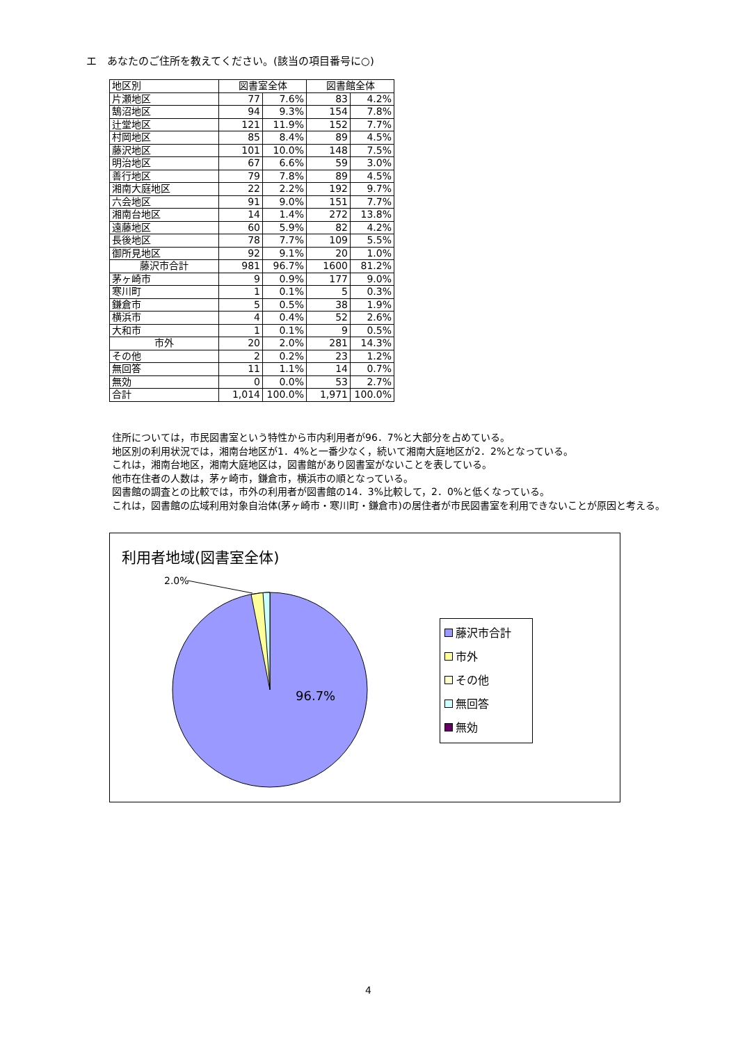エ　あなたのご住所を教えてください。(該当の項目番号に○)
| 地区別 | 図書室全体 | | 図書館全体 | |
| 片瀬地区 | 77 | 7.6% | 83 | 4.2% |
| 鵠沼地区 | 94 | 9.3% | 154 | 7.8% |
| 辻堂地区 | 121 | 11.9% | 152 | 7.7% |
| 村岡地区 | 85 | 8.4% | 89 | 4.5% |
| 藤沢地区 | 101 | 10.0% | 148 | 7.5% |
| 明治地区 | 67 | 6.6% | 59 | 3.0% |
| 善行地区 | 79 | 7.8% | 89 | 4.5% |
| 湘南大庭地区 | 22 | 2.2% | 192 | 9.7% |
| 六会地区 | 91 | 9.0% | 151 | 7.7% |
| 湘南台地区 | 14 | 1.4% | 272 | 13.8% |
| 遠藤地区 | 60 | 5.9% | 82 | 4.2% |
| 長後地区 | 78 | 7.7% | 109 | 5.5% |
| 御所見地区 | 92 | 9.1% | 20 | 1.0% |
| 藤沢市合計 | 981 | 96.7% | 1600 | 81.2% |
| 茅ヶ崎市 | 9 | 0.9% | 177 | 9.0% |
| 寒川町 | 1 | 0.1% | 5 | 0.3% |
| 鎌倉市 | 5 | 0.5% | 38 | 1.9% |
| 横浜市 | 4 | 0.4% | 52 | 2.6% |
| 大和市 | 1 | 0.1% | 9 | 0.5% |
| 市外 | 20 | 2.0% | 281 | 14.3% |
| その他 | 2 | 0.2% | 23 | 1.2% |
| 無回答 | 11 | 1.1% | 14 | 0.7% |
| 無効 | 0 | 0.0% | 53 | 2.7% |
| 合計 | 1,014 | 100.0% | 1,971 | 100.0% |
住所については，市民図書室という特性から市内利用者が96．7%と大部分を占めている。
地区別の利用状況では，湘南台地区が1．4%と一番少なく，続いて湘南大庭地区が2．2%となっている。
これは，湘南台地区，湘南大庭地区は，図書館があり図書室がないことを表している。
他市在住者の人数は，茅ヶ崎市，鎌倉市，横浜市の順となっている。
図書館の調査との比較では，市外の利用者が図書館の14．3%比較して，2．0%と低くなっている。
これは，図書館の広域利用対象自治体(茅ヶ崎市・寒川町・鎌倉市)の居住者が市民図書室を利用できないことが原因と考える。
利用者地域(図書室全体)
2.0%
96.7%
藤沢市合計
市外
その他
無回答
無効
4